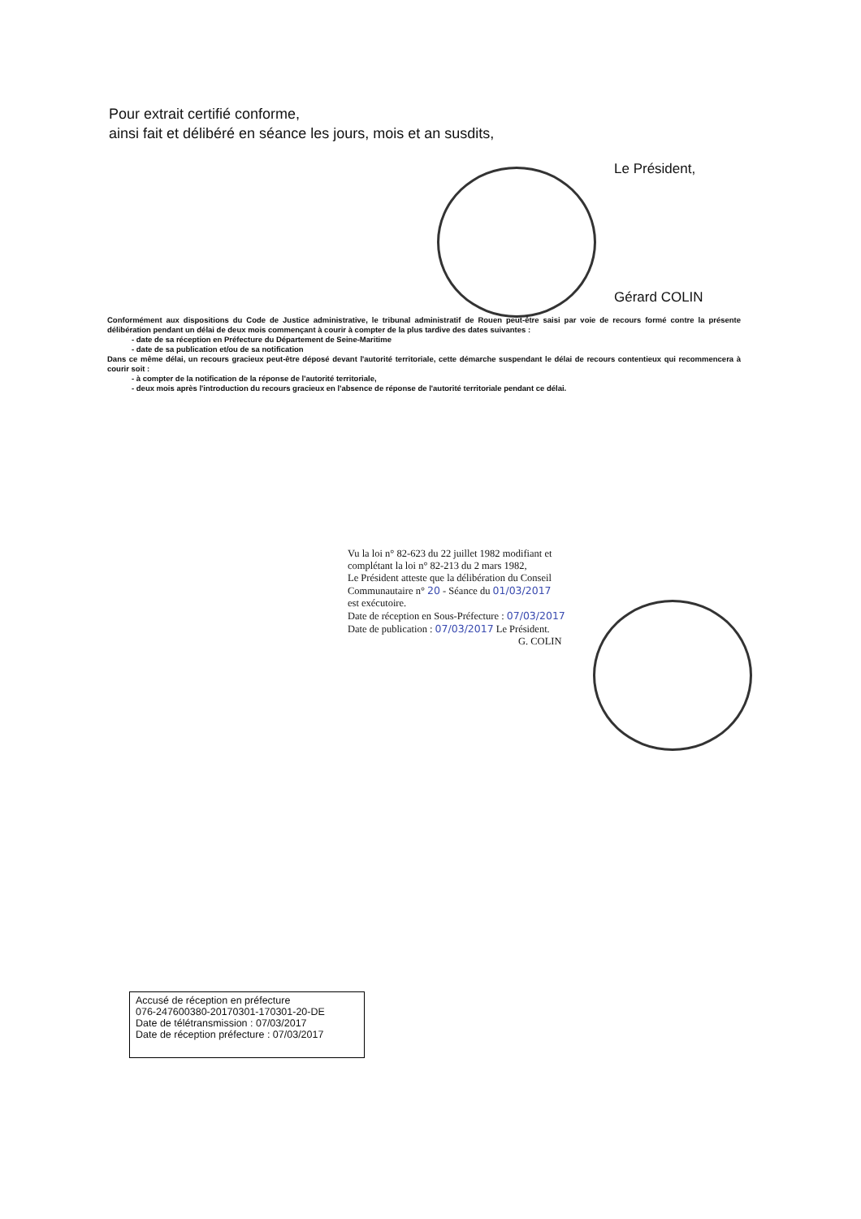Pour extrait certifié conforme,
ainsi fait et délibéré en séance les jours, mois et an susdits,
Le Président,
Gérard COLIN
Conformément aux dispositions du Code de Justice administrative, le tribunal administratif de Rouen peut-être saisi par voie de recours formé contre la présente délibération pendant un délai de deux mois commençant à courir à compter de la plus tardive des dates suivantes :
- date de sa réception en Préfecture du Département de Seine-Maritime
- date de sa publication et/ou de sa notification
Dans ce même délai, un recours gracieux peut-être déposé devant l'autorité territoriale, cette démarche suspendant le délai de recours contentieux qui recommencera à courir soit :
- à compter de la notification de la réponse de l'autorité territoriale,
- deux mois après l'introduction du recours gracieux en l'absence de réponse de l'autorité territoriale pendant ce délai.
Vu la loi n° 82-623 du 22 juillet 1982 modifiant et
complétant la loi n° 82-213 du 2 mars 1982,
Le Président atteste que la délibération du Conseil
Communautaire n° 20 - Séance du 01/03/2017
est exécutoire.
Date de réception en Sous-Préfecture : 07/03/2017
Date de publication : 07/03/2017 Le Président.
G. COLIN
Accusé de réception en préfecture
076-247600380-20170301-170301-20-DE
Date de télétransmission : 07/03/2017
Date de réception préfecture : 07/03/2017